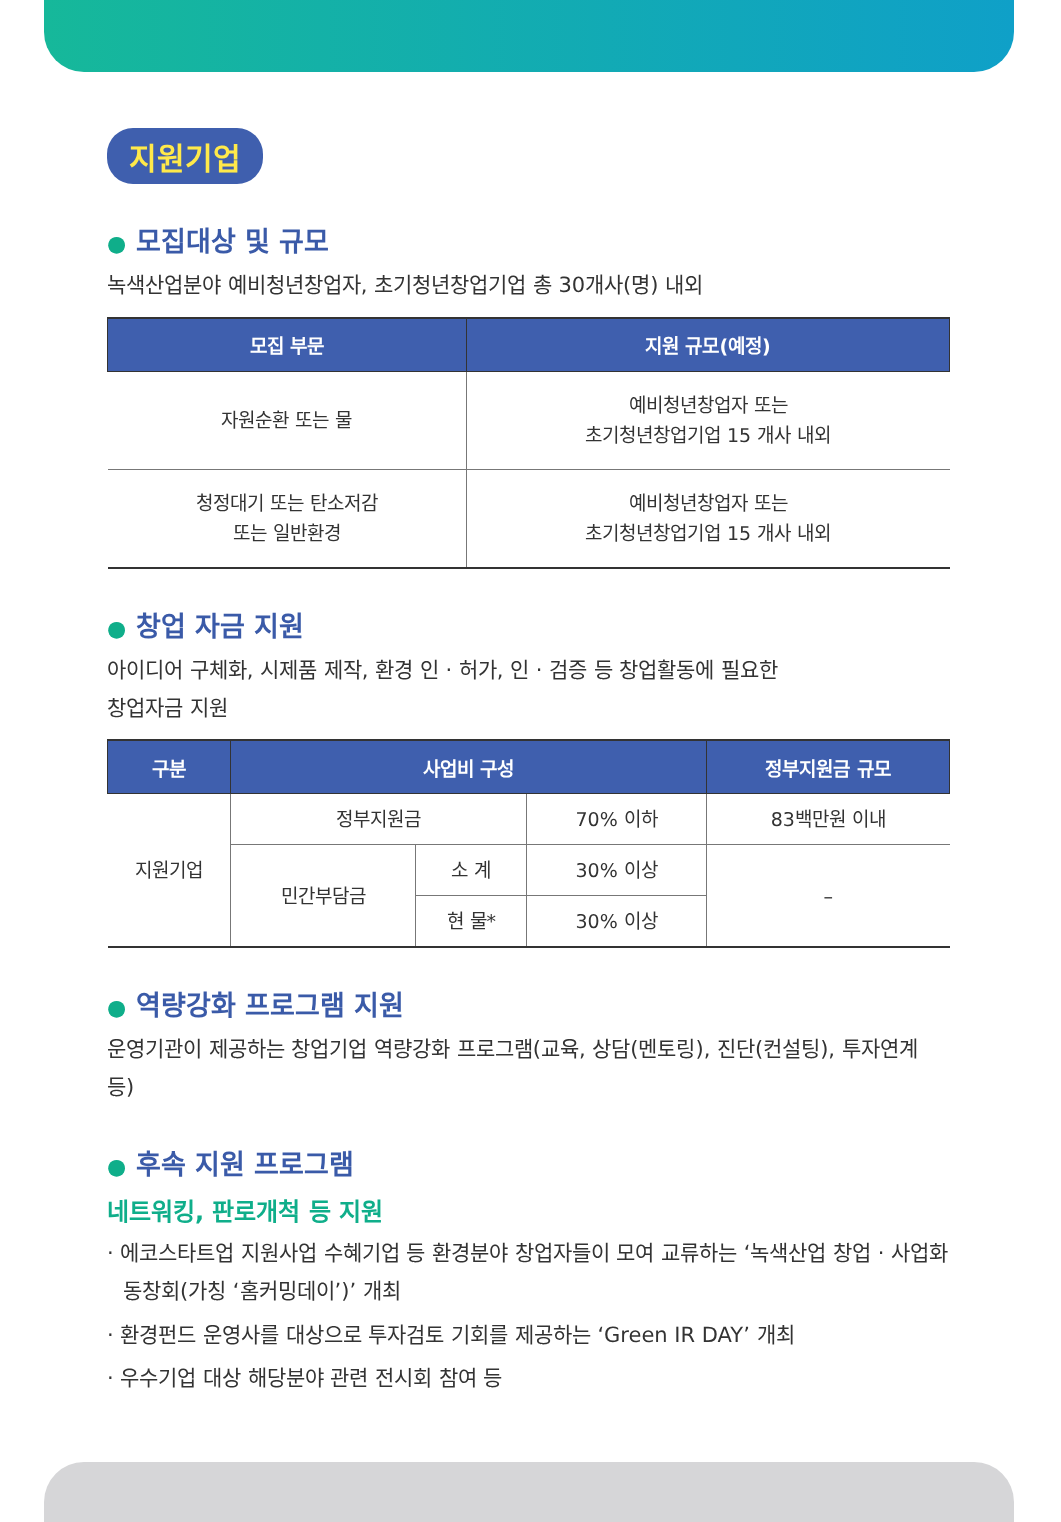지원기업
● 모집대상 및 규모
녹색산업분야 예비청년창업자, 초기청년창업기업 총 30개사(명) 내외
| 모집 부문 | 지원 규모(예정) |
| --- | --- |
| 자원순환 또는 물 | 예비청년창업자 또는 초기청년창업기업 15 개사 내외 |
| 청정대기 또는 탄소저감 또는 일반환경 | 예비청년창업자 또는 초기청년창업기업 15 개사 내외 |
● 창업 자금 지원
아이디어 구체화, 시제품 제작, 환경 인 · 허가, 인 · 검증 등 창업활동에 필요한
창업자금 지원
| 구분 | 사업비 구성 | | | 정부지원금 규모 |
| --- | --- | --- | --- | --- |
| 지원기업 | 정부지원금 | | 70% 이하 | 83백만원 이내 |
| | 민간부담금 | 소 계 | 30% 이상 | – |
| | | 현 물* | 30% 이상 | |
● 역량강화 프로그램 지원
운영기관이 제공하는 창업기업 역량강화 프로그램(교육, 상담(멘토링), 진단(컨설팅), 투자연계 등)
● 후속 지원 프로그램
네트워킹, 판로개척 등 지원
· 에코스타트업 지원사업 수혜기업 등 환경분야 창업자들이 모여 교류하는 ‘녹색산업 창업 · 사업화 동창회(가칭 ‘홈커밍데이’)’ 개최
· 환경펀드 운영사를 대상으로 투자검토 기회를 제공하는 ‘Green IR DAY’ 개최
· 우수기업 대상 해당분야 관련 전시회 참여 등